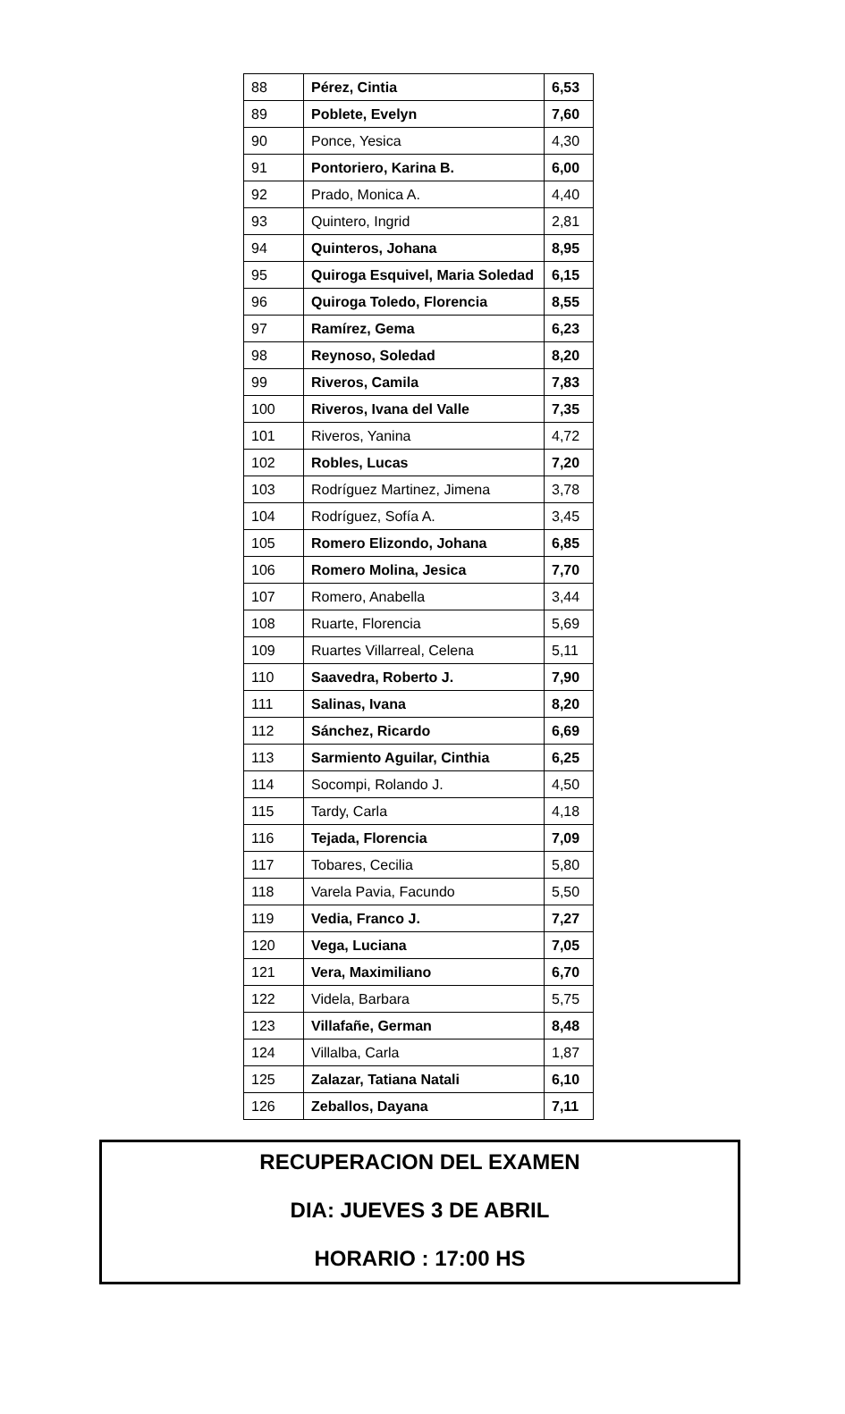| 88 | Pérez, Cintia | 6,53 |
| 89 | Poblete, Evelyn | 7,60 |
| 90 | Ponce, Yesica | 4,30 |
| 91 | Pontoriero, Karina B. | 6,00 |
| 92 | Prado, Monica A. | 4,40 |
| 93 | Quintero, Ingrid | 2,81 |
| 94 | Quinteros, Johana | 8,95 |
| 95 | Quiroga Esquivel, Maria Soledad | 6,15 |
| 96 | Quiroga Toledo, Florencia | 8,55 |
| 97 | Ramírez, Gema | 6,23 |
| 98 | Reynoso, Soledad | 8,20 |
| 99 | Riveros, Camila | 7,83 |
| 100 | Riveros, Ivana del Valle | 7,35 |
| 101 | Riveros, Yanina | 4,72 |
| 102 | Robles, Lucas | 7,20 |
| 103 | Rodríguez Martinez, Jimena | 3,78 |
| 104 | Rodríguez, Sofía A. | 3,45 |
| 105 | Romero Elizondo, Johana | 6,85 |
| 106 | Romero Molina, Jesica | 7,70 |
| 107 | Romero, Anabella | 3,44 |
| 108 | Ruarte, Florencia | 5,69 |
| 109 | Ruartes Villarreal, Celena | 5,11 |
| 110 | Saavedra, Roberto J. | 7,90 |
| 111 | Salinas, Ivana | 8,20 |
| 112 | Sánchez, Ricardo | 6,69 |
| 113 | Sarmiento Aguilar, Cinthia | 6,25 |
| 114 | Socompi, Rolando J. | 4,50 |
| 115 | Tardy, Carla | 4,18 |
| 116 | Tejada, Florencia | 7,09 |
| 117 | Tobares, Cecilia | 5,80 |
| 118 | Varela Pavia, Facundo | 5,50 |
| 119 | Vedia, Franco J. | 7,27 |
| 120 | Vega, Luciana | 7,05 |
| 121 | Vera, Maximiliano | 6,70 |
| 122 | Videla, Barbara | 5,75 |
| 123 | Villafañe, German | 8,48 |
| 124 | Villalba, Carla | 1,87 |
| 125 | Zalazar, Tatiana Natali | 6,10 |
| 126 | Zeballos, Dayana | 7,11 |
RECUPERACION DEL EXAMEN
DIA: JUEVES 3 DE ABRIL
HORARIO : 17:00 HS